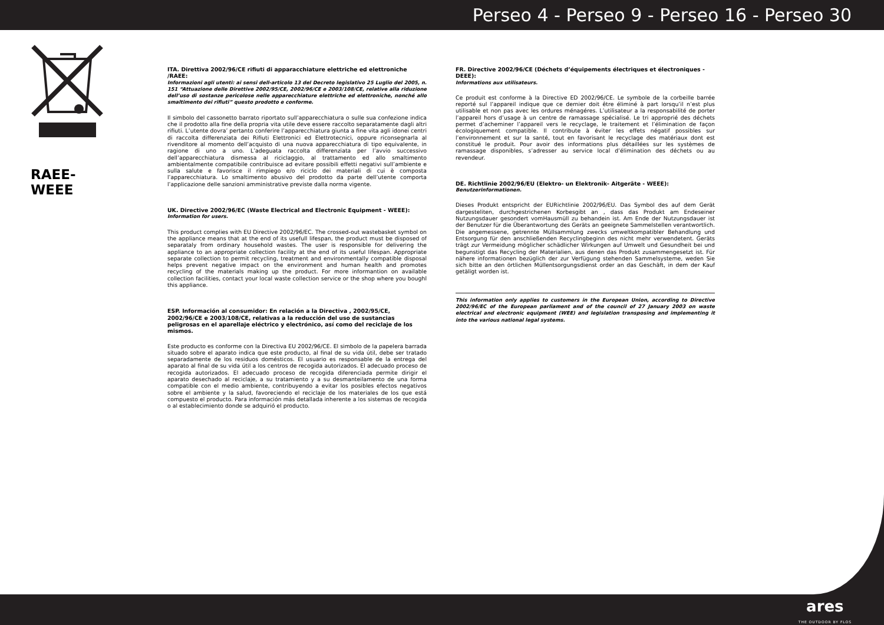Perseo 4 - Perseo 9 - Perseo 16 - Perseo 30
RAEE-WEEE
ITA. Direttiva 2002/96/CE rifiuti di apparacchiature elettriche ed elettroniche /RAEE:
Informazioni agli utenti: ai sensi dell-articolo 13 del Decreto legislativo 25 Luglio del 2005, n. 151 “Attuazione delle Direttive 2002/95/CE, 2002/96/CE e 2003/108/CE, relative alla riduzione dell’uso di sostanze pericolose nelle apparecchiature elettriche ed elettroniche, nonché allo smaltimento dei rifiuti” questo prodotto e conforme.
Il simbolo del cassonetto barrato riportato sull’apparecchiatura o sulle sua confezione indica che il prodotto alla fine della propria vita utile deve essere raccolto separatamente dagli altri rifiuti. L’utente dovra’ pertanto conferire l’apparecchiatura giunta a fine vita agli idonei centri di raccolta differenziata dei Rifiuti Elettronici ed Elettrotecnici, oppure riconsegnarla al rivenditore al momento dell’acquisto di una nuova apparecchiatura di tipo equivalente, in ragione di uno a uno. L’adeguata raccolta differenziata per l’avvio successivo dell’apparecchiatura dismessa al riciclaggio, al trattamento ed allo smaltimento ambientalmente compatibile contribuisce ad evitare possibili effetti negativi sull’ambiente e sulla salute e favorisce il rimpiego e/o riciclo dei materiali di cui è composta l’apparecchiatura. Lo smaltimento abusivo del prodotto da parte dell’utente comporta l’applicazione delle sanzioni amministrative previste dalla norma vigente.
UK. Directive 2002/96/EC (Waste Electrical and Electronic Equipment - WEEE):
Information for users.
This product complies with EU Directive 2002/96/EC. The crossed-out wastebasket symbol on the appliance means that at the end of its usefull lifespan, the product must be disposed of separataly from ordinary household wastes. The user is responsible for delivering the appliance to an appropriate collection facility at the end of its useful lifespan. Appropriate separate collection to permit recycling, treatment and environmentally compatible disposal helps prevent negative impact on the environment and human health and promotes recycling of the materials making up the product. For more informantion on available collection facilities, contact your local waste collection service or the shop where you boughl this appliance.
ESP. Información al consumidor: En relación a la Directiva , 2002/95/CE, 2002/96/CE e 2003/108/CE, relativas a la reducción del uso de sustancias peligrosas en el aparellaje eléctrico y electrónico, así como del reciclaje de los mismos.
Este producto es conforme con la Directiva EU 2002/96/CE. El simbolo de la papelera barrada situado sobre el aparato indica que este producto, al final de su vida útil, debe ser tratado separadamente de los residuos domésticos. El usuario es responsable de la entrega del aparato al final de su vida útil a los centros de recogida autorizados. El adecuado proceso de recogida autorizados. El adecuado proceso de recogida diferenciada permite dirigir el aparato desechado al reciclaje, a su tratamiento y a su desmanteilamento de una forma compatible con el medio ambiente, contribuyendo a evitar los posibles efectos negativos sobre el ambiente y la salud, favoreciendo el reciclaje de los materiales de los que está compuesto el producto. Para información más detallada inherente a los sistemas de recogida o al establecimiento donde se adquirió el producto.
FR. Directive 2002/96/CE (Déchets d’équipements électriques et électroniques - DEEE):
Informations aux utilisateurs.
Ce produit est conforme à la Directive ED 2002/96/CE. Le symbole de la corbeille barrée reporté sul l’appareil indique que ce dernier doit être éliminé à part lorsqu’il n’est plus utilisable et non pas avec les ordures ménagéres. L’utilisateur a la responsabilité de porter l’appareil hors d’usage à un centre de ramassage spécialisé. Le tri approprié des déchets permet d’acheminer l’appareil vers le recyclage, le traitement et l’élimination de façon écologiquement compatible. Il contribute à éviter les effets négatif possibles sur l’environnement et sur la santé, tout en favorisant le recyclage des matériaux dont est constitué le produit. Pour avoir des informations plus détaillées sur les systèmes de ramassage disponibles, s’adresser au service local d’élimination des déchets ou au revendeur.
DE. Richtlinie 2002/96/EU (Elektro- un Elektronik- Aitgeräte - WEEE):
Benutzerinformationen.
Dieses Produkt entspricht der EURichtlinie 2002/96/EU. Das Symbol des auf dem Gerät dargesteliten, durchgestrichenen Korbesgibt an , dass das Produkt am Endeseiner Nutzungsdauer gesondert vomHausmüll zu behandein ist. Am Ende der Nutzungsdauer ist der Benutzer für die Überantwortung des Geräts an geeignete Sammelstellen verantwortlich. Die angemessene, getrennte Müllsammlung zwecks umweltkompatibler Behandlung und Entsorgung für den anschließenden Recyclingbeginn des nicht mehr verwendetent. Geräts trägt zur Vermeidung möglicher schädlicher Wirkungen auf Umwelt und Gesundheit bei und begunstigt das Recycling der Materialien, aus denen das Produkt zusammengesetzt ist. Für nähere informationen bezüglich der zur Verfügung stehenden Sammelsysteme, weden Sie sich bitte an den örtlichen Müllentsorgungsdienst order an das Geschäft, in dem der Kauf getäligt worden ist.
This information only applies to customers in the European Union, according to Directive 2002/96/EC of the European parliament and of the council of 27 January 2003 on waste electrical and electronic equipment (WEE) and legislation transposing and implementing it into the various national legal systems.
ares
THE OUTDOOR BY FLOS